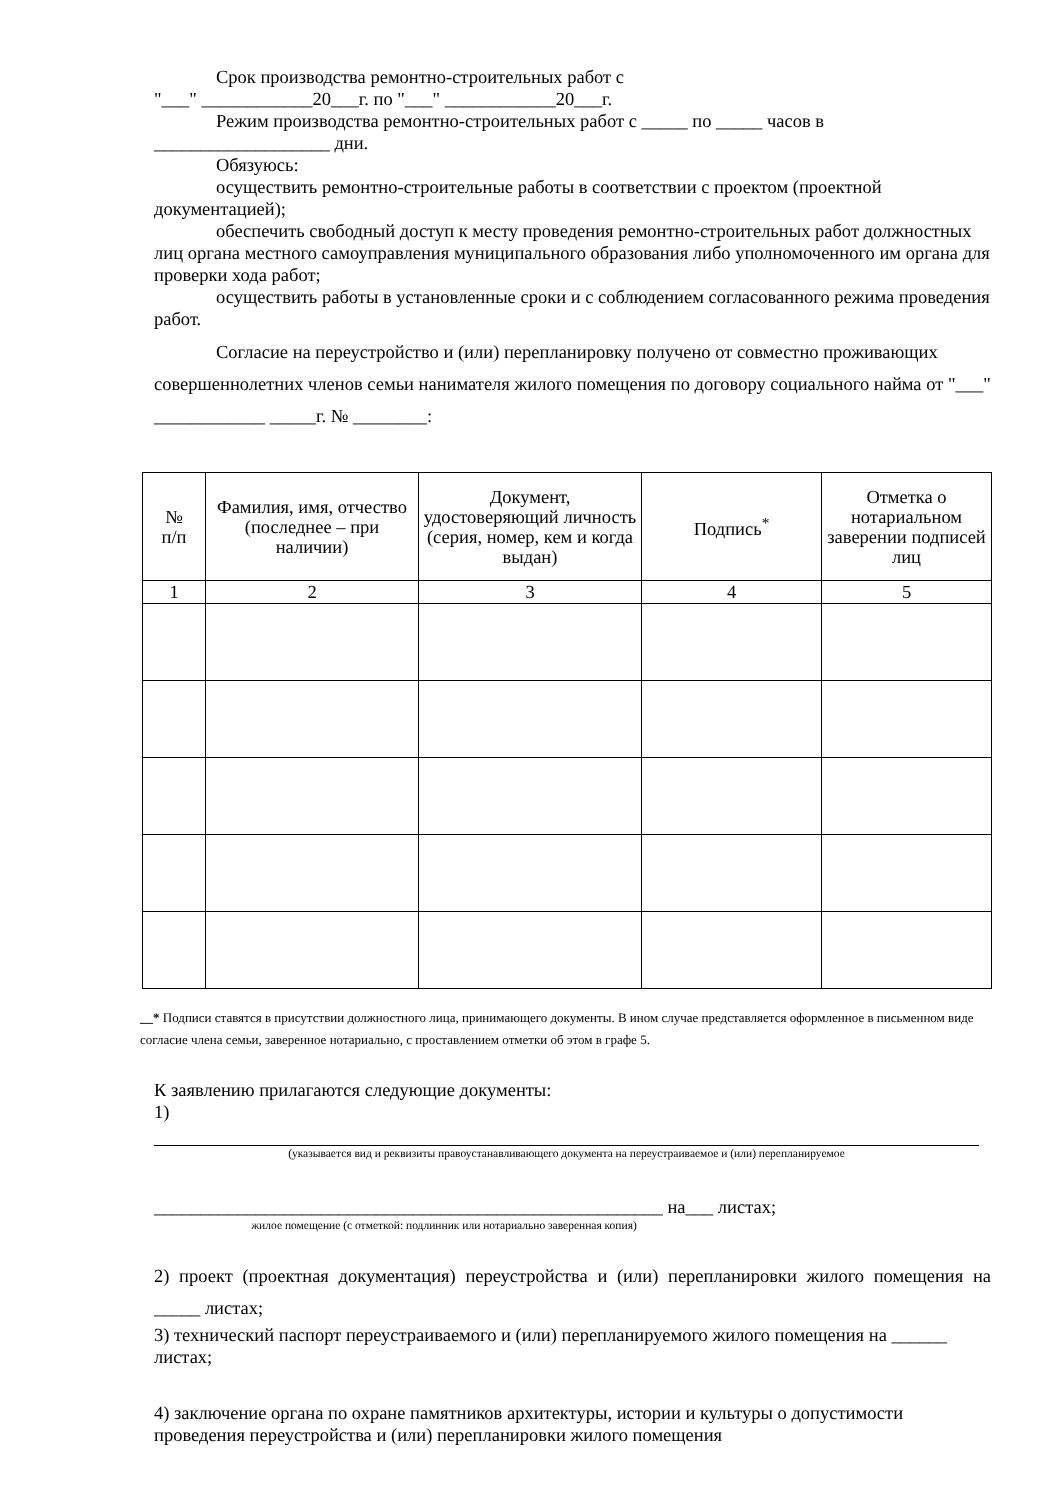Срок производства ремонтно-строительных работ с
"___" ____________20___г. по "___" ____________20___г.
Режим производства ремонтно-строительных работ с _____ по _____ часов в
___________________ дни.
Обязуюсь:
осуществить ремонтно-строительные работы в соответствии с проектом (проектной документацией);
обеспечить свободный доступ к месту проведения ремонтно-строительных работ должностных лиц органа местного самоуправления муниципального образования либо уполномоченного им органа для проверки хода работ;
осуществить работы в установленные сроки и с соблюдением согласованного режима проведения работ.
Согласие на переустройство и (или) перепланировку получено от совместно проживающих совершеннолетних членов семьи нанимателя жилого помещения по договору социального найма от "___" ____________ _____г. № ________:
| № п/п | Фамилия, имя, отчество (последнее – при наличии) | Документ, удостоверяющий личность (серия, номер, кем и когда выдан) | Подпись<sup>*</sup> | Отметка о нотариальном заверении подписей лиц |
| --- | --- | --- | --- | --- |
| 1 | 2 | 3 | 4 | 5 |
__* Подписи ставятся в присутствии должностного лица, принимающего документы. В ином случае представляется оформленное в письменном виде согласие члена семьи, заверенное нотариально, с проставлением отметки об этом в графе 5.
К заявлению прилагаются следующие документы:
1)
(указывается вид и реквизиты правоустанавливающего документа на переустраиваемое и (или) перепланируемое
_______________________________________________________ на___ листах;
жилое помещение (с отметкой: подлинник или нотариально заверенная копия)
2) проект (проектная документация) переустройства и (или) перепланировки жилого помещения на _____ листах;
3) технический паспорт переустраиваемого и (или) перепланируемого жилого помещения на ______ листах;
4) заключение органа по охране памятников архитектуры, истории и культуры о допустимости проведения переустройства и (или) перепланировки жилого помещения